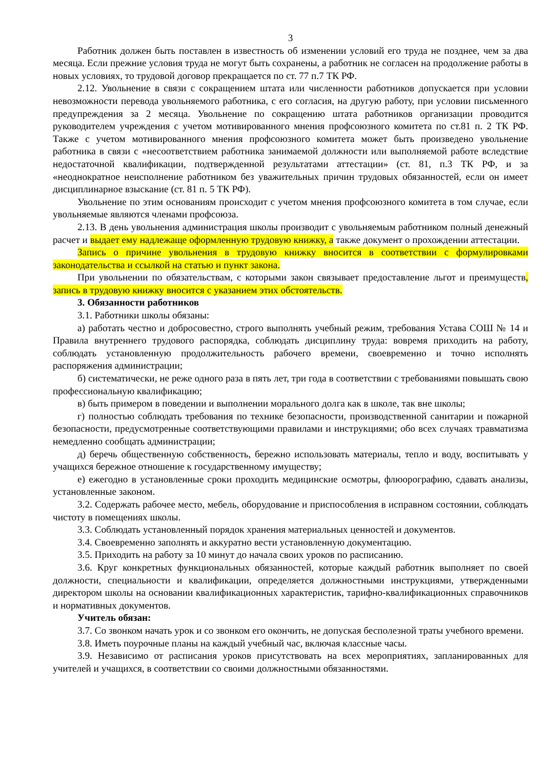3
Работник должен быть поставлен в известность об изменении условий его труда не позднее, чем за два месяца. Если прежние условия труда не могут быть сохранены, а работник не согласен на продолжение работы в новых условиях, то трудовой договор прекращается по ст. 77 п.7 ТК РФ.
2.12. Увольнение в связи с сокращением штата или численности работников допускается при условии невозможности перевода увольняемого работника, с его согласия, на другую работу, при условии письменного предупреждения за 2 месяца. Увольнение по сокращению штата работников организации проводится руководителем учреждения с учетом мотивированного мнения профсоюзного комитета по ст.81 п. 2 ТК РФ. Также с учетом мотивированного мнения профсоюзного комитета может быть произведено увольнение работника в связи с «несоответствием работника занимаемой должности или выполняемой работе вследствие недостаточной квалификации, подтвержденной результатами аттестации» (ст. 81, п.3 ТК РФ, и за «неоднократное неисполнение работником без уважительных причин трудовых обязанностей, если он имеет дисциплинарное взыскание (ст. 81 п. 5 ТК РФ).
Увольнение по этим основаниям происходит с учетом мнения профсоюзного комитета в том случае, если увольняемые являются членами профсоюза.
2.13. В день увольнения администрация школы производит с увольняемым работником полный денежный расчет и выдает ему надлежаще оформленную трудовую книжку, а также документ о прохождении аттестации.
Запись о причине увольнения в трудовую книжку вносится в соответствии с формулировками законодательства и ссылкой на статью и пункт закона.
При увольнении по обязательствам, с которыми закон связывает предоставление льгот и преимуществ, запись в трудовую книжку вносится с указанием этих обстоятельств.
3. Обязанности работников
3.1. Работники школы обязаны:
а) работать честно и добросовестно, строго выполнять учебный режим, требования Устава СОШ № 14 и Правила внутреннего трудового распорядка, соблюдать дисциплину труда: вовремя приходить на работу, соблюдать установленную продолжительность рабочего времени, своевременно и точно исполнять распоряжения администрации;
б) систематически, не реже одного раза в пять лет, три года в соответствии с требованиями повышать свою профессиональную квалификацию;
в) быть примером в поведении и выполнении морального долга как в школе, так вне школы;
г) полностью соблюдать требования по технике безопасности, производственной санитарии и пожарной безопасности, предусмотренные соответствующими правилами и инструкциями; обо всех случаях травматизма немедленно сообщать администрации;
д) беречь общественную собственность, бережно использовать материалы, тепло и воду, воспитывать у учащихся бережное отношение к государственному имуществу;
е) ежегодно в установленные сроки проходить медицинские осмотры, флюорографию, сдавать анализы, установленные законом.
3.2. Содержать рабочее место, мебель, оборудование и приспособления в исправном состоянии, соблюдать чистоту в помещениях школы.
3.3. Соблюдать установленный порядок хранения материальных ценностей и документов.
3.4. Своевременно заполнять и аккуратно вести установленную документацию.
3.5. Приходить на работу за 10 минут до начала своих уроков по расписанию.
3.6. Круг конкретных функциональных обязанностей, которые каждый работник выполняет по своей должности, специальности и квалификации, определяется должностными инструкциями, утвержденными директором школы на основании квалификационных характеристик, тарифно-квалификационных справочников и нормативных документов.
Учитель обязан:
3.7. Со звонком начать урок и со звонком его окончить, не допуская бесполезной траты учебного времени.
3.8. Иметь поурочные планы на каждый учебный час, включая классные часы.
3.9. Независимо от расписания уроков присутствовать на всех мероприятиях, запланированных для учителей и учащихся, в соответствии со своими должностными обязанностями.